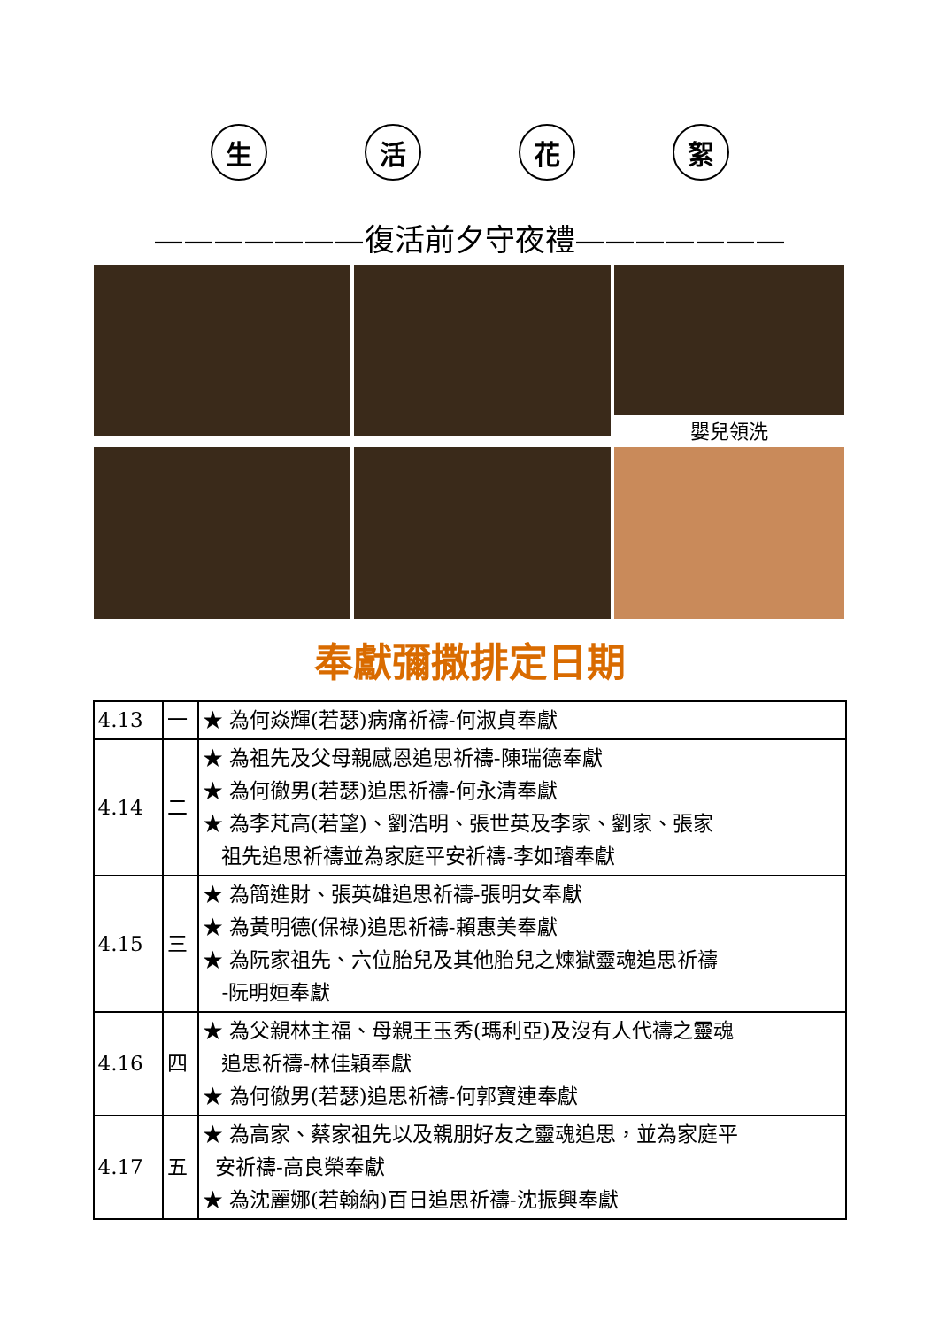生 活 花 絮
———————復活前夕守夜禮———————
嬰兒領洗
奉獻彌撒排定日期
| 4.13 | 一 | ★ 為何焱輝(若瑟)病痛祈禱-何淑貞奉獻 |
| 4.14 | 二 | ★ 為祖先及父母親感恩追思祈禱-陳瑞德奉獻 ★ 為何徹男(若瑟)追思祈禱-何永清奉獻 ★ 為李芃高(若望)、劉浩明、張世英及李家、劉家、張家 祖先追思祈禱並為家庭平安祈禱-李如璿奉獻 |
| 4.15 | 三 | ★ 為簡進財、張英雄追思祈禱-張明女奉獻 ★ 為黃明德(保祿)追思祈禱-賴惠美奉獻 ★ 為阮家祖先、六位胎兒及其他胎兒之煉獄靈魂追思祈禱 -阮明姮奉獻 |
| 4.16 | 四 | ★ 為父親林主福、母親王玉秀(瑪利亞)及沒有人代禱之靈魂 追思祈禱-林佳穎奉獻 ★ 為何徹男(若瑟)追思祈禱-何郭寶連奉獻 |
| 4.17 | 五 | ★ 為高家、蔡家祖先以及親朋好友之靈魂追思，並為家庭平 安祈禱-高良榮奉獻 ★ 為沈麗娜(若翰納)百日追思祈禱-沈振興奉獻 |